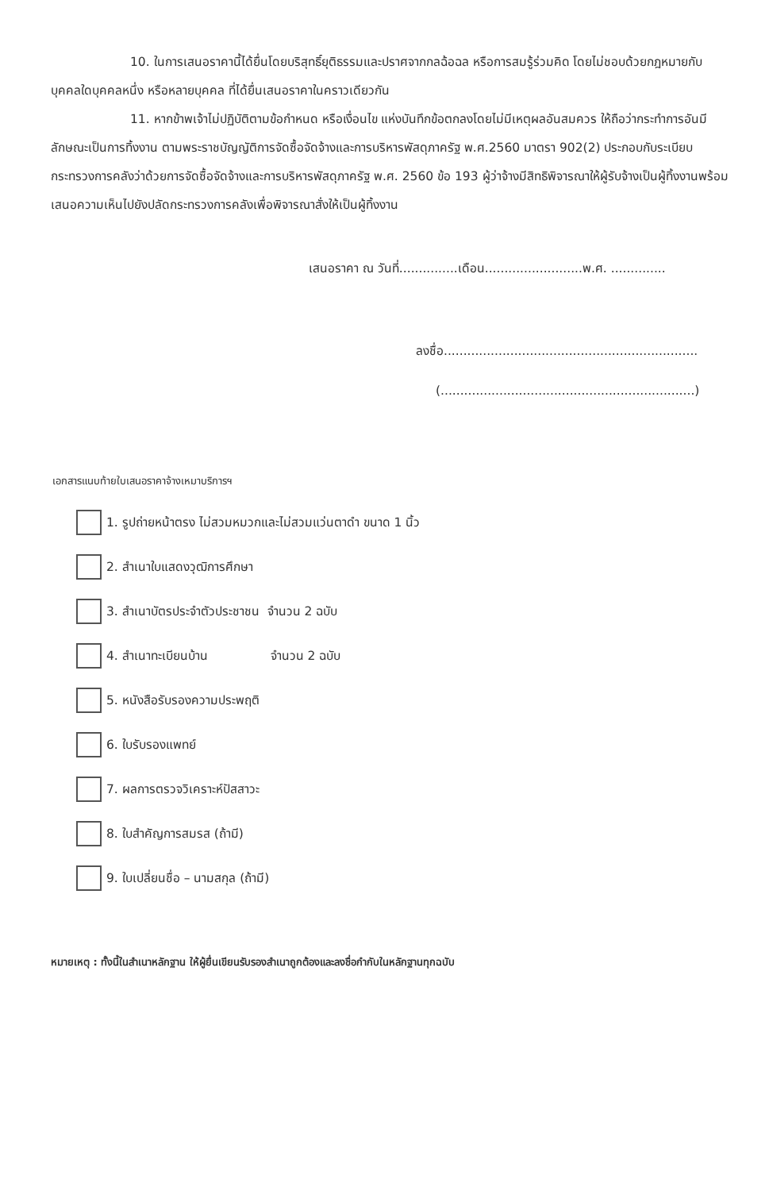10. ในการเสนอราคานี้ได้ยื่นโดยบริสุทธิ์ยุติธรรมและปราศจากกลฉ้อฉล หรือการสมรู้ร่วมคิด โดยไม่ชอบด้วยกฎหมายกับบุคคลใดบุคคลหนึ่ง หรือหลายบุคคล ที่ได้ยื่นเสนอราคาในคราวเดียวกัน
11. หากข้าพเจ้าไม่ปฏิบัติตามข้อกำหนด หรือเงื่อนไข แห่งบันทึกข้อตกลงโดยไม่มีเหตุผลอันสมควร ให้ถือว่ากระทำการอันมีลักษณะเป็นการทิ้งงาน ตามพระราชบัญญัติการจัดซื้อจัดจ้างและการบริหารพัสดุภาครัฐ พ.ศ.2560 มาตรา 902(2) ประกอบกับระเบียบกระทรวงการคลังว่าด้วยการจัดซื้อจัดจ้างและการบริหารพัสดุภาครัฐ พ.ศ. 2560 ข้อ 193 ผู้ว่าจ้างมีสิทธิพิจารณาให้ผู้รับจ้างเป็นผู้ทิ้งงานพร้อมเสนอความเห็นไปยังปลัดกระทรวงการคลังเพื่อพิจารณาสั่งให้เป็นผู้ทิ้งงาน
เสนอราคา ณ วันที่...............เดือน.........................พ.ศ. ..............
ลงชื่อ.................................................................
(.................................................................)
เอกสารแนบท้ายใบเสนอราคาจ้างเหมาบริการฯ
1. รูปถ่ายหน้าตรง ไม่สวมหมวกและไม่สวมแว่นตาดำ ขนาด 1 นิ้ว
2. สำเนาใบแสดงวุฒิการศึกษา
3. สำเนาบัตรประจำตัวประชาชน จำนวน 2 ฉบับ
4. สำเนาทะเบียนบ้าน จำนวน 2 ฉบับ
5. หนังสือรับรองความประพฤติ
6. ใบรับรองแพทย์
7. ผลการตรวจวิเคราะห์ปัสสาวะ
8. ใบสำคัญการสมรส (ถ้ามี)
9. ใบเปลี่ยนชื่อ – นามสกุล (ถ้ามี)
หมายเหตุ : ทั้งนี้ในสำเนาหลักฐาน ให้ผู้ยื่นเขียนรับรองสำเนาถูกต้องและลงชื่อกำกับในหลักฐานทุกฉบับ